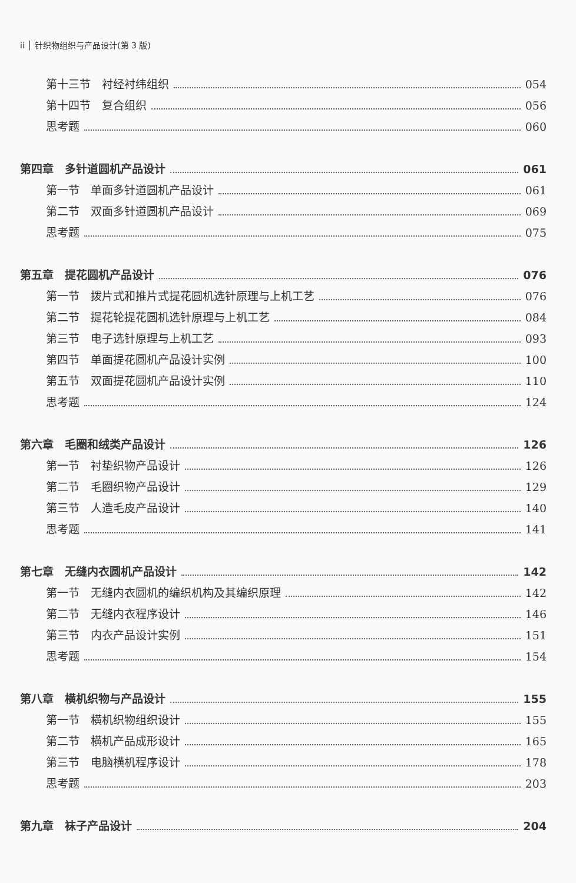ii │ 针织物组织与产品设计(第 3 版)
第十三节　衬经衬纬组织 054
第十四节　复合组织 056
思考题 060
第四章　多针道圆机产品设计 061
第一节　单面多针道圆机产品设计 061
第二节　双面多针道圆机产品设计 069
思考题 075
第五章　提花圆机产品设计 076
第一节　拨片式和推片式提花圆机选针原理与上机工艺 076
第二节　提花轮提花圆机选针原理与上机工艺 084
第三节　电子选针原理与上机工艺 093
第四节　单面提花圆机产品设计实例 100
第五节　双面提花圆机产品设计实例 110
思考题 124
第六章　毛圈和绒类产品设计 126
第一节　衬垫织物产品设计 126
第二节　毛圈织物产品设计 129
第三节　人造毛皮产品设计 140
思考题 141
第七章　无缝内衣圆机产品设计 142
第一节　无缝内衣圆机的编织机构及其编织原理 142
第二节　无缝内衣程序设计 146
第三节　内衣产品设计实例 151
思考题 154
第八章　横机织物与产品设计 155
第一节　横机织物组织设计 155
第二节　横机产品成形设计 165
第三节　电脑横机程序设计 178
思考题 203
第九章　袜子产品设计 204